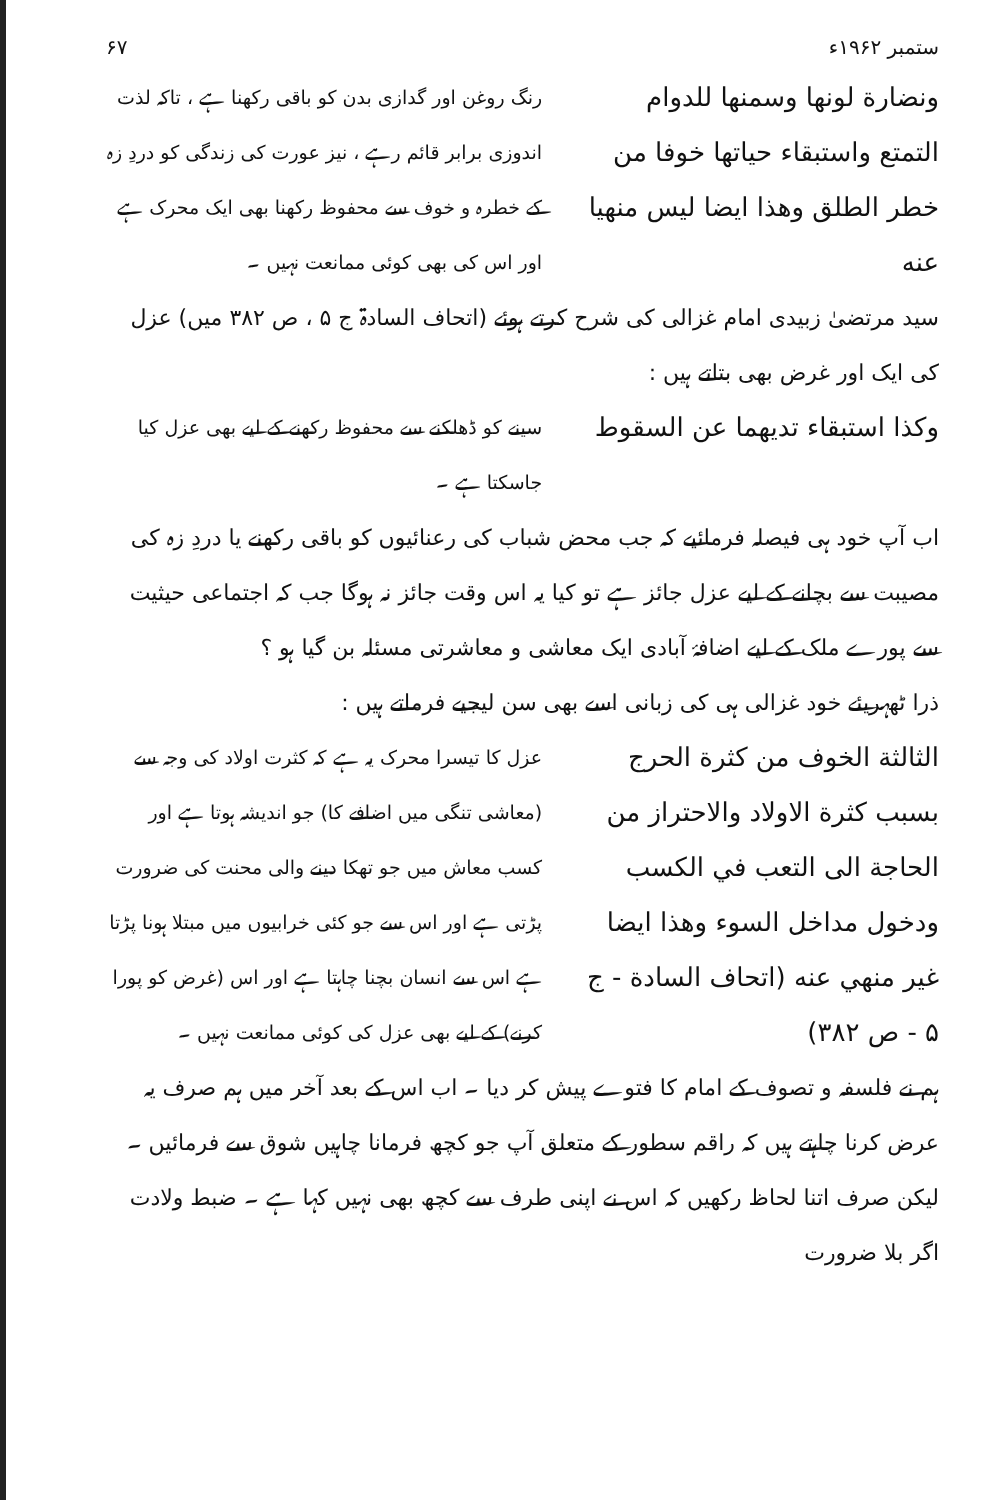ستمبر ۱۹۶۲ء ۶۷
ونضارة لونها وسمنها للدوام التمتع واستبقاء حياتها خوفا من خطر الطلق وهذا ايضا ليس منهيا عنه
رنگ روغن اور گدازی بدن کو باقی رکھنا ہے ، تاکہ لذت اندوزی برابر قائم رہے ، نیز عورت کی زندگی کو دردِ زہ کے خطرہ و خوف سے محفوظ رکھنا بھی ایک محرک ہے اور اس کی بھی کوئی ممانعت نہیں ۔
سید مرتضیٰ زبیدی امام غزالی کی شرح کرتے ہوئے (اتحاف السادۃ ج ۵ ، ص ۳۸۲ میں) عزل کی ایک اور غرض بھی بتاتے ہیں :
وكذا استبقاء تديهما عن السقوط
سینے کو ڈھلکنے سے محفوظ رکھنے کے لیے بھی عزل کیا جاسکتا ہے ۔
اب آپ خود ہی فیصلہ فرمائیے کہ جب محض شباب کی رعنائیوں کو باقی رکھنے یا دردِ زہ کی مصیبت سے بچانے کے لیے عزل جائز ہے تو کیا یہ اس وقت جائز نہ ہوگا جب کہ اجتماعی حیثیت سے پورے ملک کے لیے اضافۂ آبادی ایک معاشی و معاشرتی مسئلہ بن گیا ہو ؟
ذرا ٹھہریئے خود غزالی ہی کی زبانی اسے بھی سن لیجیے فرماتے ہیں :
الثالثة الخوف من كثرة الحرج بسبب كثرة الاولاد والاحتراز من الحاجة الى التعب في الكسب ودخول مداخل السوء وهذا ايضا غير منهي عنه (اتحاف السادة - ج ۵ - ص ۳۸۲)
عزل کا تیسرا محرک یہ ہے کہ کثرت اولاد کی وجہ سے (معاشی تنگی میں اضافے کا) جو اندیشہ ہوتا ہے اور کسب معاش میں جو تھکا دینے والی محنت کی ضرورت پڑتی ہے اور اس سے جو کئی خرابیوں میں مبتلا ہونا پڑتا ہے اس سے انسان بچنا چاہتا ہے اور اس (غرض کو پورا کرنے) کے لیے بھی عزل کی کوئی ممانعت نہیں ۔
ہم نے فلسفہ و تصوف کے امام کا فتوے پیش کر دیا ۔ اب اس کے بعد آخر میں ہم صرف یہ عرض کرنا چاہتے ہیں کہ راقم سطور کے متعلق آپ جو کچھ فرمانا چاہیں شوق سے فرمائیں ۔ لیکن صرف اتنا لحاظ رکھیں کہ اس نے اپنی طرف سے کچھ بھی نہیں کہا ہے ۔ ضبط ولادت اگر بلا ضرورت